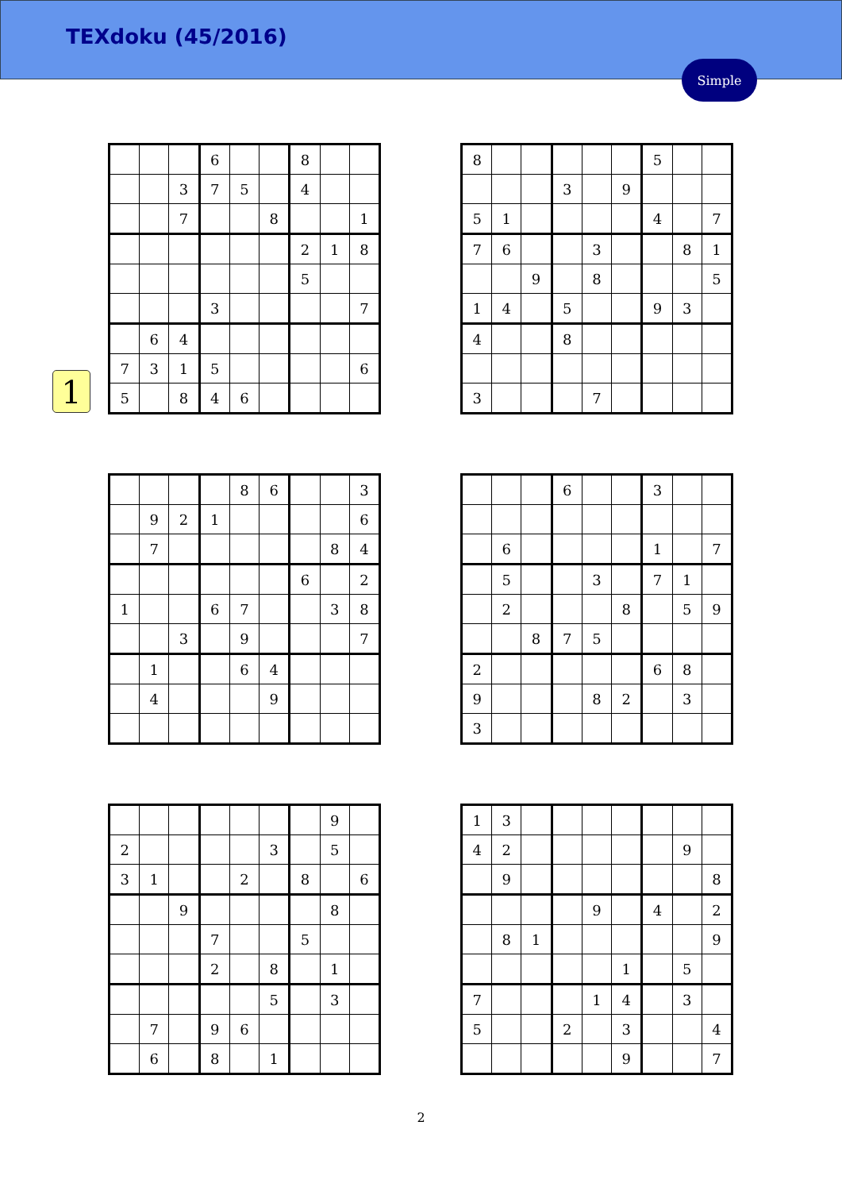TEXdoku (45/2016)
Simple
1
| | | | 6 | | | 8 | | |
| | | 3 | 7 | 5 | | 4 | | |
| | | 7 | | | 8 | | | 1 |
| | | | | | | 2 | 1 | 8 |
| | | | | | | 5 | | |
| | | | 3 | | | | | 7 |
| | 6 | 4 | | | | | | |
| 7 | 3 | 1 | 5 | | | | | 6 |
| 5 | | 8 | 4 | 6 | | | | |
| 8 | | | | | | 5 | | |
| | | | 3 | | 9 | | | |
| 5 | 1 | | | | | 4 | | 7 |
| 7 | 6 | | | 3 | | | 8 | 1 |
| | | 9 | | 8 | | | | 5 |
| 1 | 4 | | 5 | | | 9 | 3 | |
| 4 | | | 8 | | | | | |
| 3 | | | | 7 | | | | |
| | | | | 8 | 6 | | | 3 |
| | 9 | 2 | 1 | | | | | 6 |
| | 7 | | | | | | 8 | 4 |
| | | | | | | 6 | | 2 |
| 1 | | | 6 | 7 | | | 3 | 8 |
| | | 3 | | 9 | | | | 7 |
| | 1 | | | 6 | 4 | | | |
| | 4 | | | | 9 | | | |
| | | | 6 | | | 3 | | |
| | 6 | | | | | 1 | | 7 |
| | 5 | | | 3 | | 7 | 1 | |
| | 2 | | | | 8 | | 5 | 9 |
| | | 8 | 7 | 5 | | | | |
| 2 | | | | | | 6 | 8 | |
| 9 | | | | 8 | 2 | | 3 | |
| 3 | | | | | | | | |
| | | | | | | | 9 | |
| 2 | | | | | 3 | | 5 | |
| 3 | 1 | | | 2 | | 8 | | 6 |
| | | 9 | | | | | 8 | |
| | | | 7 | | | 5 | | |
| | | | 2 | | 8 | | 1 | |
| | | | | | 5 | | 3 | |
| | 7 | | 9 | 6 | | | | |
| | 6 | | 8 | | 1 | | | |
| 1 | 3 | | | | | | | |
| 4 | 2 | | | | | | 9 | |
| | 9 | | | | | | | 8 |
| | | | | 9 | | 4 | | 2 |
| | 8 | 1 | | | | | | 9 |
| | | | | | 1 | | 5 | |
| 7 | | | | 1 | 4 | | 3 | |
| 5 | | | 2 | | 3 | | | 4 |
| | | | | | 9 | | | 7 |
2